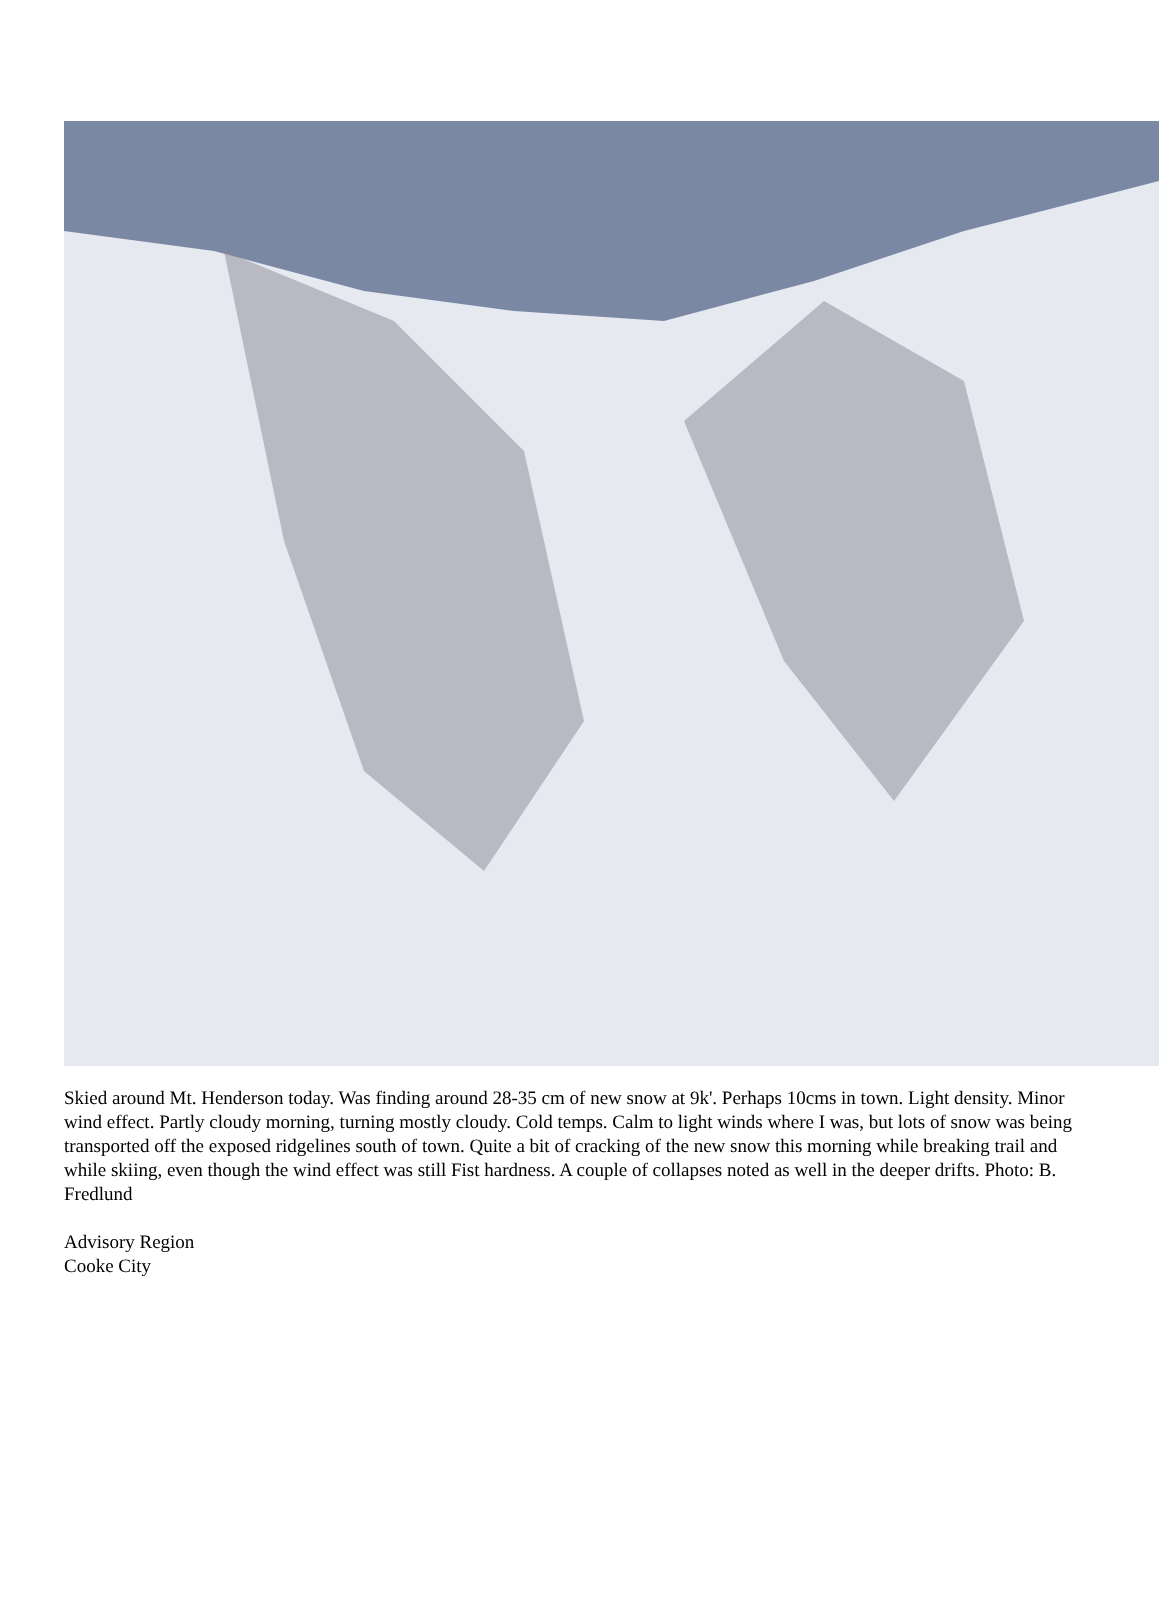Skied around Mt. Henderson today. Was finding around 28-35 cm of new snow at 9k'. Perhaps 10cms in town. Light density. Minor wind effect. Partly cloudy morning, turning mostly cloudy. Cold temps. Calm to light winds where I was, but lots of snow was being transported off the exposed ridgelines south of town. Quite a bit of cracking of the new snow this morning while breaking trail and while skiing, even though the wind effect was still Fist hardness. A couple of collapses noted as well in the deeper drifts. Photo: B. Fredlund
Advisory Region
Cooke City